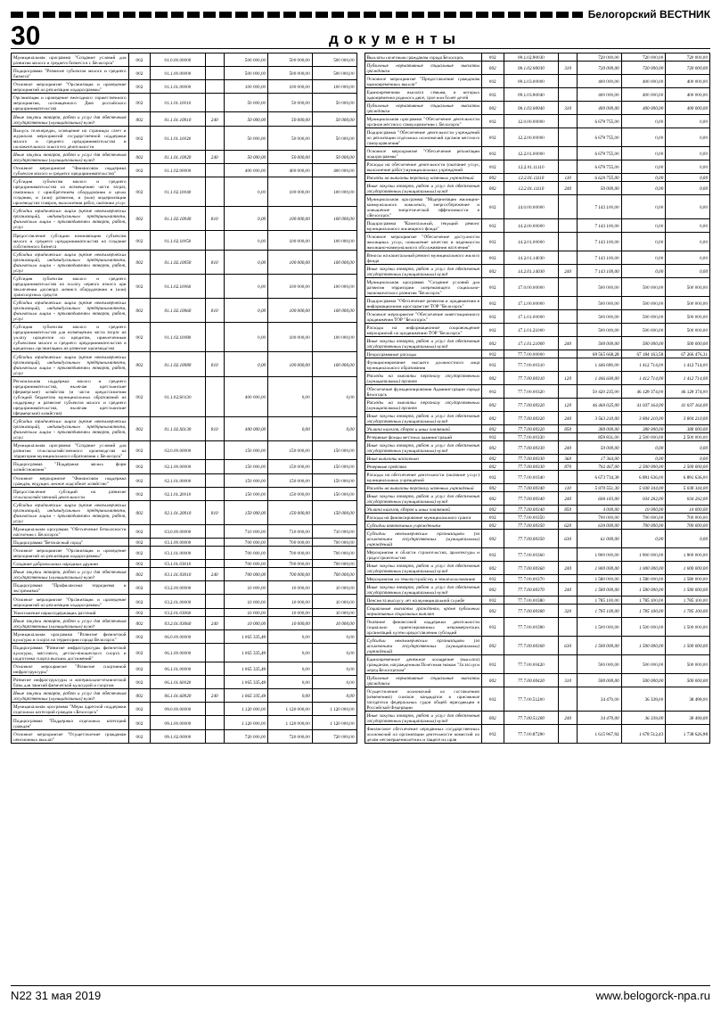Белогорский ВЕСТНИК
30
документы
| Муниципальная программа "Создание условий для развития малого и среднего бизнеса в г. Белогорск" | 002 | 01.0.00.00000 | | 500 000,00 | 500 000,00 | 500 000,00 |
| Подпрограмма "Развитие субъектов малого и среднего бизнеса" | 002 | 01.1.00.00000 | | 500 000,00 | 500 000,00 | 500 000,00 |
| Основное мероприятие "Организация и проведение мероприятий по реализации подпрограммы" | 002 | 01.1.01.00000 | | 100 000,00 | 100 000,00 | 100 000,00 |
| Организация и проведение ежегодного торжественного мероприятия, посвященного Дню российского предпринимательства | 002 | 01.1.01.10010 | | 50 000,00 | 50 000,00 | 50 000,00 |
| Иные закупки товаров, работ и услуг для обеспечения государственных (муниципальных) нужд | 002 | 01.1.01.10010 | 240 | 50 000,00 | 50 000,00 | 50 000,00 |
| Выпуск телепередач, освещение на страницах газет и журналов мероприятий государственной поддержки малого и среднего предпринимательства и положительного опыта его деятельности | 002 | 01.1.01.10020 | | 50 000,00 | 50 000,00 | 50 000,00 |
| Иные закупки товаров, работ и услуг для обеспечения государственных (муниципальных) нужд | 002 | 01.1.01.10020 | 240 | 50 000,00 | 50 000,00 | 50 000,00 |
| Основное мероприятие "Финансовая поддержка субъектов малого и среднего предпринимательства" | 002 | 01.1.02.00000 | | 400 000,00 | 400 000,00 | 400 000,00 |
| Субсидия субъектам малого и среднего предпринимательства по возмещению части затрат, связанных с приобретением оборудования в целях создания, и (или) развития, и (или) модернизации производства товаров, выполнения работ, оказания услуг | 002 | 01.1.02.10040 | | 0,00 | 100 000,00 | 100 000,00 |
| Субсидии юридическим лицам (кроме некоммерческих организаций), индивидуальным предпринимателям, физическим лицам - производителям товаров, работ, услуг | 002 | 01.1.02.10040 | 810 | 0,00 | 100 000,00 | 100 000,00 |
| Предоставление субсидии начинающим субъектам малого и среднего предпринимательства на создание собственного бизнеса | 002 | 01.1.02.10050 | | 0,00 | 100 000,00 | 100 000,00 |
| Субсидии юридическим лицам (кроме некоммерческих организаций), индивидуальным предпринимателям, физическим лицам - производителям товаров, работ, услуг | 002 | 01.1.02.10050 | 810 | 0,00 | 100 000,00 | 100 000,00 |
| Субсидия субъектам малого и среднего предпринимательства на оплату первого взноса при заключении договора лизинга оборудования и (или) транспортных средств | 002 | 01.1.02.10060 | | 0,00 | 100 000,00 | 100 000,00 |
| Субсидии юридическим лицам (кроме некоммерческих организаций), индивидуальным предпринимателям, физическим лицам - производителям товаров, работ, услуг | 002 | 01.1.02.10060 | 810 | 0,00 | 100 000,00 | 100 000,00 |
| Субсидия субъектам малого и среднего предпринимательства для возмещения части затрат на уплату процентов по кредитам, привлеченным субъектами малого и среднего предпринимательства в кредитных организациях на развитие производства | 002 | 01.1.02.10080 | | 0,00 | 100 000,00 | 100 000,00 |
| Субсидии юридическим лицам (кроме некоммерческих организаций), индивидуальным предпринимателям, физическим лицам - производителям товаров, работ, услуг | 002 | 01.1.02.10080 | 810 | 0,00 | 100 000,00 | 100 000,00 |
| Региональная поддержка малого и среднего предпринимательства, включая крестьянские (фермерские) хозяйства (в части предоставления субсидий бюджетам муниципальных образований на поддержку и развитие субъектов малого и среднего предпринимательства, включая крестьянские (фермерские) хозяйства) | 002 | 01.1.02.S0130 | | 400 000,00 | 0,00 | 0,00 |
| Субсидии юридическим лицам (кроме некоммерческих организаций), индивидуальным предпринимателям, физическим лицам - производителям товаров, работ, услуг | 002 | 01.1.02.S0130 | 810 | 400 000,00 | 0,00 | 0,00 |
| Муниципальная программа "Создание условий для развития сельскохозяйственного производства на территории муниципального образования г. Белогорск" | 002 | 02.0.00.00000 | | 150 000,00 | 150 000,00 | 150 000,00 |
| Подпрограмма "Поддержка малых форм хозяйствования" | 002 | 02.1.00.00000 | | 150 000,00 | 150 000,00 | 150 000,00 |
| Основное мероприятие "Финансовая поддержка граждан, ведущих личное подсобное хозяйство" | 002 | 02.1.01.00000 | | 150 000,00 | 150 000,00 | 150 000,00 |
| Предоставление субсидий на развитие сельскохозяйственной деятельности | 002 | 02.1.01.20010 | | 150 000,00 | 150 000,00 | 150 000,00 |
| Субсидии юридическим лицам (кроме некоммерческих организаций), индивидуальным предпринимателям, физическим лицам - производителям товаров, работ, услуг | 002 | 02.1.01.20010 | 810 | 150 000,00 | 150 000,00 | 150 000,00 |
| Муниципальная программа "Обеспечение безопасности населения г. Белогорск" | 002 | 03.0.00.00000 | | 710 000,00 | 710 000,00 | 710 000,00 |
| Подпрограмма "Безопасный город" | 002 | 03.1.00.00000 | | 700 000,00 | 700 000,00 | 700 000,00 |
| Основное мероприятие "Организация и проведение мероприятий по реализации подпрограммы" | 002 | 03.1.01.00000 | | 700 000,00 | 700 000,00 | 700 000,00 |
| Создание добровольных народных дружин | 002 | 03.1.01.03010 | | 700 000,00 | 700 000,00 | 700 000,00 |
| Иные закупки товаров, работ и услуг для обеспечения государственных (муниципальных) нужд | 002 | 03.1.01.03010 | 240 | 700 000,00 | 700 000,00 | 700 000,00 |
| Подпрограмма "Профилактика терроризма и экстремизма" | 002 | 03.2.00.00000 | | 10 000,00 | 10 000,00 | 10 000,00 |
| Основное мероприятие "Организация и проведение мероприятий по реализации подпрограммы" | 002 | 03.2.01.00000 | | 10 000,00 | 10 000,00 | 10 000,00 |
| Уничтожение наркосодержащих растений | 002 | 03.2.01.03060 | | 10 000,00 | 10 000,00 | 10 000,00 |
| Иные закупки товаров, работ и услуг для обеспечения государственных (муниципальных) нужд | 002 | 03.2.01.03060 | 240 | 10 000,00 | 10 000,00 | 10 000,00 |
| Муниципальная программа "Развитие физической культуры и спорта на территории города Белогорск" | 002 | 06.0.00.00000 | | 1 065 335,49 | 0,00 | 0,00 |
| Подпрограмма "Развитие инфраструктуры физической культуры, массового, детско-юношеского спорта и подготовка спорта высших достижений" | 002 | 06.1.00.00000 | | 1 065 335,49 | 0,00 | 0,00 |
| Основное мероприятие "Развитие спортивной инфраструктуры" | 002 | 06.1.01.00000 | | 1 065 335,49 | 0,00 | 0,00 |
| Развитие инфраструктуры и материально-технической базы для занятий физической культурой и спортом | 002 | 06.1.01.60020 | | 1 065 335,49 | 0,00 | 0,00 |
| Иные закупки товаров, работ и услуг для обеспечения государственных (муниципальных) нужд | 002 | 06.1.01.60020 | 240 | 1 065 335,49 | 0,00 | 0,00 |
| Муниципальная программа "Меры адресной поддержки отдельных категорий граждан г.Белогорск" | 002 | 09.0.00.00000 | | 1 120 000,00 | 1 120 000,00 | 1 120 000,00 |
| Подпрограмма "Поддержка отдельных категорий граждан" | 002 | 09.1.00.00000 | | 1 120 000,00 | 1 120 000,00 | 1 120 000,00 |
| Основное мероприятие "Осуществление гражданам пенсионных выплат" | 002 | 09.1.02.00000 | | 720 000,00 | 720 000,00 | 720 000,00 |
| Выплаты почетным гражданам города Белогорск | 002 | 09.1.02.90030 | | 720 000,00 | 720 000,00 | 720 000,00 |
| Публичные нормативные социальные выплаты гражданам | 002 | 09.1.02.90030 | 310 | 720 000,00 | 720 000,00 | 720 000,00 |
| Основное мероприятие "Предоставление гражданам единовременных выплат" | 002 | 09.1.03.00000 | | 400 000,00 | 400 000,00 | 400 000,00 |
| Единовременная выплата семьям, в которых одновременно родилось двое, трое или более детей | 002 | 09.1.03.90040 | | 400 000,00 | 400 000,00 | 400 000,00 |
| Публичные нормативные социальные выплаты гражданам | 002 | 09.1.03.90040 | 310 | 400 000,00 | 400 000,00 | 400 000,00 |
| Муниципальная программа "Обеспечение деятельности органов местного самоуправления г. Белогорск" | 002 | 12.0.00.00000 | | 6 679 755,00 | 0,00 | 0,00 |
| Подпрограмма "Обеспечение деятельности учреждений по реализации отдельных полномочий органов местного самоуправления" | 002 | 12.2.00.00000 | | 6 679 755,00 | 0,00 | 0,00 |
| Основное мероприятие "Обеспечение реализации подпрограммы" | 002 | 12.2.01.00000 | | 6 679 755,00 | 0,00 | 0,00 |
| Расходы на обеспечение деятельности (оказание услуг, выполнение работ) муниципальных учреждений | 002 | 12.2.01.11110 | | 6 679 755,00 | 0,00 | 0,00 |
| Расходы на выплаты персоналу казенных учреждений | 002 | 12.2.01.11110 | 110 | 6 629 755,00 | 0,00 | 0,00 |
| Иные закупки товаров, работ и услуг для обеспечения государственных (муниципальных) нужд | 002 | 12.2.01.11110 | 240 | 50 000,00 | 0,00 | 0,00 |
| Муниципальная программа "Модернизация жилищно-коммунального комплекса, энергосбережение и повышение энергетической эффективности в г.Белогорск" | 002 | 14.0.00.00000 | | 7 143 100,00 | 0,00 | 0,00 |
| Подпрограмма "Капитальный, текущий ремонт муниципального жилищного фонда" | 002 | 14.2.00.00000 | | 7 143 100,00 | 0,00 | 0,00 |
| Основное мероприятие "Обеспечение доступности жилищных услуг, повышение качества и надежности жилищно-коммунального обслуживания населения" | 002 | 14.2.01.00000 | | 7 143 100,00 | 0,00 | 0,00 |
| Взносы на капитальный ремонт муниципального жилого фонда | 002 | 14.2.01.14030 | | 7 143 100,00 | 0,00 | 0,00 |
| Иные закупки товаров, работ и услуг для обеспечения государственных (муниципальных) нужд | 002 | 14.2.01.14030 | 240 | 7 143 100,00 | 0,00 | 0,00 |
| Муниципальная программа "Создание условий для развития территории опережающего социально-экономического развития "Белогорск" | 002 | 17.0.00.00000 | | 500 000,00 | 500 000,00 | 500 000,00 |
| Подпрограмма "Обеспечение развития и продвижения в информационном пространстве ТОР "Белогорск" | 002 | 17.1.00.00000 | | 500 000,00 | 500 000,00 | 500 000,00 |
| Основное мероприятие "Обеспечение инвестиционного продвижения ТОР "Белогорск" | 002 | 17.1.01.00000 | | 500 000,00 | 500 000,00 | 500 000,00 |
| Расходы на информационное сопровождение мероприятий по продвижению ТОР "Белогорск" | 002 | 17.1.01.21000 | | 500 000,00 | 500 000,00 | 500 000,00 |
| Иные закупки товаров, работ и услуг для обеспечения государственных (муниципальных) нужд | 002 | 17.1.01.21000 | 240 | 500 000,00 | 500 000,00 | 500 000,00 |
| Непрограммные расходы | 002 | 77.7.00.00000 | | 69 565 668,28 | 67 184 163,58 | 67 266 476,31 |
| Функционирование высшего должностного лица муниципального образования | 002 | 77.7.00.00310 | | 1 446 690,00 | 1 412 714,00 | 1 412 714,00 |
| Расходы на выплаты персоналу государственных (муниципальных) органов | 002 | 77.7.00.00310 | 120 | 1 446 690,00 | 1 412 714,00 | 1 412 714,00 |
| Обеспечение функционирования Администрации города Белогорск | 002 | 77.7.00.00320 | | 50 420 235,00 | 46 129 374,00 | 46 129 374,00 |
| Расходы на выплаты персоналу государственных (муниципальных) органов | 002 | 77.7.00.00320 | 120 | 46 469 025,00 | 41 937 164,00 | 41 937 164,00 |
| Иные закупки товаров, работ и услуг для обеспечения государственных (муниципальных) нужд | 002 | 77.7.00.00320 | 240 | 3 563 210,00 | 3 804 210,00 | 3 804 210,00 |
| Уплата налогов, сборов и иных платежей | 002 | 77.7.00.00320 | 850 | 388 000,00 | 388 000,00 | 388 000,00 |
| Резервные фонды местных администраций | 002 | 77.7.00.00330 | | 859 831,00 | 2 500 000,00 | 2 500 000,00 |
| Иные закупки товаров, работ и услуг для обеспечения государственных (муниципальных) нужд | 002 | 77.7.00.00330 | 240 | 50 000,00 | 0,00 | 0,00 |
| Иные выплаты населению | 002 | 77.7.00.00330 | 360 | 17 364,00 | 0,00 | 0,00 |
| Резервные средства | 002 | 77.7.00.00330 | 870 | 792 467,00 | 2 500 000,00 | 2 500 000,00 |
| Расходы на обеспечение деятельности (оказание услуг) муниципальных учреждений | 002 | 77.7.00.00340 | | 6 673 734,39 | 6 891 636,00 | 6 891 636,00 |
| Расходы на выплаты персоналу казенных учреждений | 002 | 77.7.00.00340 | 110 | 5 970 551,39 | 5 938 344,00 | 5 938 344,00 |
| Иные закупки товаров, работ и услуг для обеспечения государственных (муниципальных) нужд | 002 | 77.7.00.00340 | 240 | 699 183,00 | 934 292,00 | 934 292,00 |
| Уплата налогов, сборов и иных платежей | 002 | 77.7.00.00340 | 850 | 4 000,00 | 19 000,00 | 19 000,00 |
| Расходы на финансирование муниципального гранта | 002 | 77.7.00.00350 | | 700 000,00 | 700 000,00 | 700 000,00 |
| Субсидии автономным учреждениям | 002 | 77.7.00.00350 | 620 | 639 000,00 | 700 000,00 | 700 000,00 |
| Субсидии некоммерческим организациям (за исключением государственных (муниципальных) учреждений) | 002 | 77.7.00.00350 | 630 | 61 000,00 | 0,00 | 0,00 |
| Мероприятия в области строительства, архитектуры и градостроительства | 002 | 77.7.00.00360 | | 1 900 000,00 | 1 900 000,00 | 1 900 000,00 |
| Иные закупки товаров, работ и услуг для обеспечения государственных (муниципальных) нужд | 002 | 77.7.00.00360 | 240 | 1 900 000,00 | 1 900 000,00 | 1 900 000,00 |
| Мероприятия по землеустройству и землепользованию | 002 | 77.7.00.00370 | | 1 580 000,00 | 1 580 000,00 | 1 580 000,00 |
| Иные закупки товаров, работ и услуг для обеспечения государственных (муниципальных) нужд | 002 | 77.7.00.00370 | 240 | 1 580 000,00 | 1 580 000,00 | 1 580 000,00 |
| Пенсия за выслугу лет на муниципальной службе | 002 | 77.7.00.00380 | | 1 785 100,00 | 1 785 100,00 | 1 785 100,00 |
| Социальные выплаты гражданам, кроме публичных нормативных социальных выплат | 002 | 77.7.00.00380 | 320 | 1 785 100,00 | 1 785 100,00 | 1 785 100,00 |
| Оказание финансовой поддержки деятельности социально ориентированных некоммерческих организаций путем предоставления субсидий | 002 | 77.7.00.00390 | | 1 500 000,00 | 1 500 000,00 | 1 500 000,00 |
| Субсидии некоммерческим организациям (за исключением государственных (муниципальных) учреждений) | 002 | 77.7.00.00390 | 630 | 1 500 000,00 | 1 500 000,00 | 1 500 000,00 |
| Единовременное денежное поощрение (выплата) гражданам, награжденным Почетным знаком "За заслуги перед Белогорском" | 002 | 77.7.00.00420 | | 500 000,00 | 500 000,00 | 500 000,00 |
| Публичные нормативные социальные выплаты гражданам | 002 | 77.7.00.00420 | 310 | 500 000,00 | 500 000,00 | 500 000,00 |
| Осуществление полномочий по составлению (изменению) списков кандидатов в присяжные заседатели федеральных судов общей юрисдикции в Российской Федерации | 002 | 77.7.00.51200 | | 34 470,00 | 36 339,00 | 38 499,00 |
| Иные закупки товаров, работ и услуг для обеспечения государственных (муниципальных) нужд | 002 | 77.7.00.51200 | 240 | 34 470,00 | 36 339,00 | 38 499,00 |
| Финансовое обеспечение переданных государственных полномочий по организации деятельности комиссий по делам несовершеннолетних и защите их прав | 002 | 77.7.00.87290 | | 1 615 967,92 | 1 678 512,43 | 1 738 626,98 |
N22 31 мая 2019 www.belogorck-npa.ru